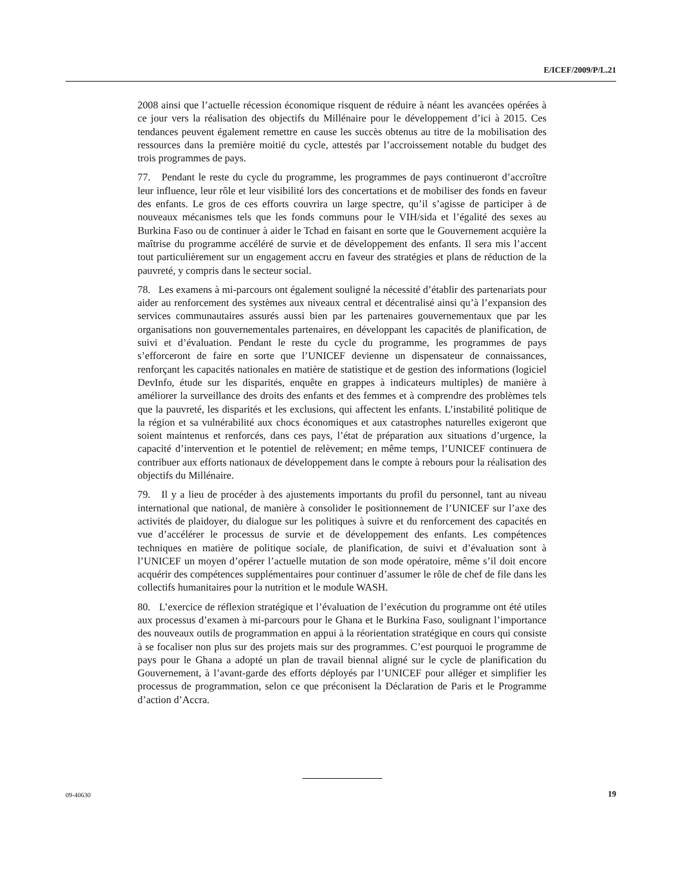E/ICEF/2009/P/L.21
2008 ainsi que l’actuelle récession économique risquent de réduire à néant les avancées opérées à ce jour vers la réalisation des objectifs du Millénaire pour le développement d’ici à 2015. Ces tendances peuvent également remettre en cause les succès obtenus au titre de la mobilisation des ressources dans la première moitié du cycle, attestés par l’accroissement notable du budget des trois programmes de pays.
77. Pendant le reste du cycle du programme, les programmes de pays continueront d’accroître leur influence, leur rôle et leur visibilité lors des concertations et de mobiliser des fonds en faveur des enfants. Le gros de ces efforts couvrira un large spectre, qu’il s’agisse de participer à de nouveaux mécanismes tels que les fonds communs pour le VIH/sida et l’égalité des sexes au Burkina Faso ou de continuer à aider le Tchad en faisant en sorte que le Gouvernement acquière la maîtrise du programme accéléré de survie et de développement des enfants. Il sera mis l’accent tout particulièrement sur un engagement accru en faveur des stratégies et plans de réduction de la pauvreté, y compris dans le secteur social.
78. Les examens à mi-parcours ont également souligné la nécessité d’établir des partenariats pour aider au renforcement des systèmes aux niveaux central et décentralisé ainsi qu’à l’expansion des services communautaires assurés aussi bien par les partenaires gouvernementaux que par les organisations non gouvernementales partenaires, en développant les capacités de planification, de suivi et d’évaluation. Pendant le reste du cycle du programme, les programmes de pays s’efforceront de faire en sorte que l’UNICEF devienne un dispensateur de connaissances, renforçant les capacités nationales en matière de statistique et de gestion des informations (logiciel DevInfo, étude sur les disparités, enquête en grappes à indicateurs multiples) de manière à améliorer la surveillance des droits des enfants et des femmes et à comprendre des problèmes tels que la pauvreté, les disparités et les exclusions, qui affectent les enfants. L’instabilité politique de la région et sa vulnérabilité aux chocs économiques et aux catastrophes naturelles exigeront que soient maintenus et renforcés, dans ces pays, l’état de préparation aux situations d’urgence, la capacité d’intervention et le potentiel de relèvement; en même temps, l’UNICEF continuera de contribuer aux efforts nationaux de développement dans le compte à rebours pour la réalisation des objectifs du Millénaire.
79. Il y a lieu de procéder à des ajustements importants du profil du personnel, tant au niveau international que national, de manière à consolider le positionnement de l’UNICEF sur l’axe des activités de plaidoyer, du dialogue sur les politiques à suivre et du renforcement des capacités en vue d’accélérer le processus de survie et de développement des enfants. Les compétences techniques en matière de politique sociale, de planification, de suivi et d’évaluation sont à l’UNICEF un moyen d’opérer l’actuelle mutation de son mode opératoire, même s’il doit encore acquérir des compétences supplémentaires pour continuer d’assumer le rôle de chef de file dans les collectifs humanitaires pour la nutrition et le module WASH.
80. L’exercice de réflexion stratégique et l’évaluation de l’exécution du programme ont été utiles aux processus d’examen à mi-parcours pour le Ghana et le Burkina Faso, soulignant l’importance des nouveaux outils de programmation en appui à la réorientation stratégique en cours qui consiste à se focaliser non plus sur des projets mais sur des programmes. C’est pourquoi le programme de pays pour le Ghana a adopté un plan de travail biennal aligné sur le cycle de planification du Gouvernement, à l’avant-garde des efforts déployés par l’UNICEF pour alléger et simplifier les processus de programmation, selon ce que préconisent la Déclaration de Paris et le Programme d’action d’Accra.
09-40630 19